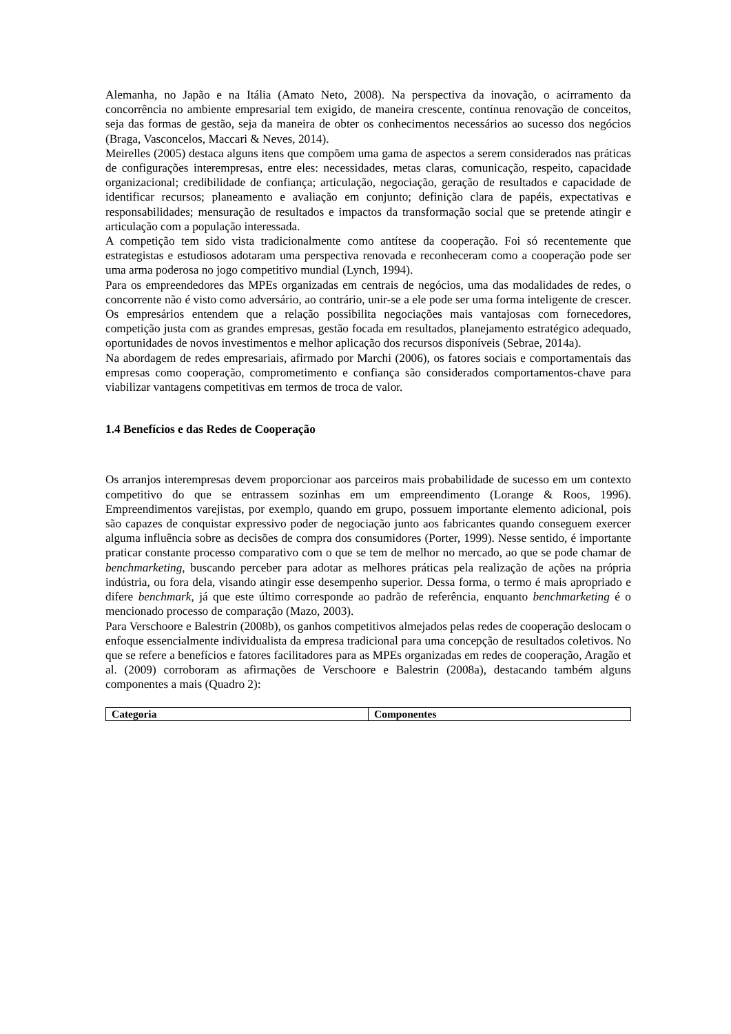Alemanha, no Japão e na Itália (Amato Neto, 2008). Na perspectiva da inovação, o acirramento da concorrência no ambiente empresarial tem exigido, de maneira crescente, contínua renovação de conceitos, seja das formas de gestão, seja da maneira de obter os conhecimentos necessários ao sucesso dos negócios (Braga, Vasconcelos, Maccari & Neves, 2014).
Meirelles (2005) destaca alguns itens que compõem uma gama de aspectos a serem considerados nas práticas de configurações interempresas, entre eles: necessidades, metas claras, comunicação, respeito, capacidade organizacional; credibilidade de confiança; articulação, negociação, geração de resultados e capacidade de identificar recursos; planeamento e avaliação em conjunto; definição clara de papéis, expectativas e responsabilidades; mensuração de resultados e impactos da transformação social que se pretende atingir e articulação com a população interessada.
A competição tem sido vista tradicionalmente como antítese da cooperação. Foi só recentemente que estrategistas e estudiosos adotaram uma perspectiva renovada e reconheceram como a cooperação pode ser uma arma poderosa no jogo competitivo mundial (Lynch, 1994).
Para os empreendedores das MPEs organizadas em centrais de negócios, uma das modalidades de redes, o concorrente não é visto como adversário, ao contrário, unir-se a ele pode ser uma forma inteligente de crescer. Os empresários entendem que a relação possibilita negociações mais vantajosas com fornecedores, competição justa com as grandes empresas, gestão focada em resultados, planejamento estratégico adequado, oportunidades de novos investimentos e melhor aplicação dos recursos disponíveis (Sebrae, 2014a).
Na abordagem de redes empresariais, afirmado por Marchi (2006), os fatores sociais e comportamentais das empresas como cooperação, comprometimento e confiança são considerados comportamentos-chave para viabilizar vantagens competitivas em termos de troca de valor.
1.4 Benefícios e das Redes de Cooperação
Os arranjos interempresas devem proporcionar aos parceiros mais probabilidade de sucesso em um contexto competitivo do que se entrassem sozinhas em um empreendimento (Lorange & Roos, 1996). Empreendimentos varejistas, por exemplo, quando em grupo, possuem importante elemento adicional, pois são capazes de conquistar expressivo poder de negociação junto aos fabricantes quando conseguem exercer alguma influência sobre as decisões de compra dos consumidores (Porter, 1999). Nesse sentido, é importante praticar constante processo comparativo com o que se tem de melhor no mercado, ao que se pode chamar de benchmarketing, buscando perceber para adotar as melhores práticas pela realização de ações na própria indústria, ou fora dela, visando atingir esse desempenho superior. Dessa forma, o termo é mais apropriado e difere benchmark, já que este último corresponde ao padrão de referência, enquanto benchmarketing é o mencionado processo de comparação (Mazo, 2003).
Para Verschoore e Balestrin (2008b), os ganhos competitivos almejados pelas redes de cooperação deslocam o enfoque essencialmente individualista da empresa tradicional para uma concepção de resultados coletivos. No que se refere a benefícios e fatores facilitadores para as MPEs organizadas em redes de cooperação, Aragão et al. (2009) corroboram as afirmações de Verschoore e Balestrin (2008a), destacando também alguns componentes a mais (Quadro 2):
| Categoria | Componentes |
| --- | --- |